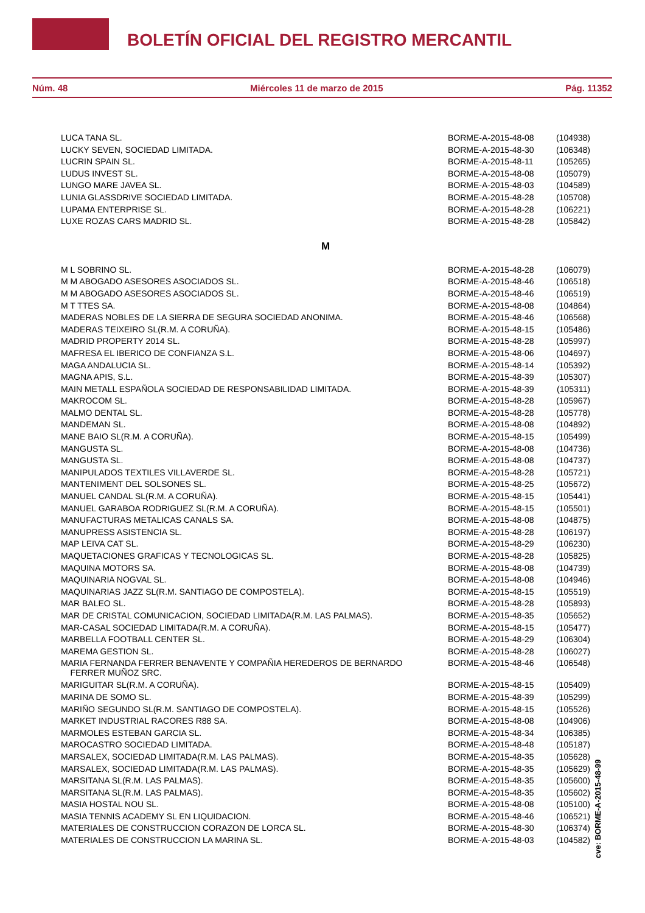BOLETÍN OFICIAL DEL REGISTRO MERCANTIL
Núm. 48 Miércoles 11 de marzo de 2015 Pág. 11352
| LUCA TANA SL. | BORME-A-2015-48-08 | (104938) |
| LUCKY SEVEN, SOCIEDAD LIMITADA. | BORME-A-2015-48-30 | (106348) |
| LUCRIN SPAIN SL. | BORME-A-2015-48-11 | (105265) |
| LUDUS INVEST SL. | BORME-A-2015-48-08 | (105079) |
| LUNGO MARE JAVEA SL. | BORME-A-2015-48-03 | (104589) |
| LUNIA GLASSDRIVE SOCIEDAD LIMITADA. | BORME-A-2015-48-28 | (105708) |
| LUPAMA ENTERPRISE SL. | BORME-A-2015-48-28 | (106221) |
| LUXE ROZAS CARS MADRID SL. | BORME-A-2015-48-28 | (105842) |
| M | | |
| M L SOBRINO SL. | BORME-A-2015-48-28 | (106079) |
| M M ABOGADO ASESORES ASOCIADOS SL. | BORME-A-2015-48-46 | (106518) |
| M M ABOGADO ASESORES ASOCIADOS SL. | BORME-A-2015-48-46 | (106519) |
| M T TTES SA. | BORME-A-2015-48-08 | (104864) |
| MADERAS NOBLES DE LA SIERRA DE SEGURA SOCIEDAD ANONIMA. | BORME-A-2015-48-46 | (106568) |
| MADERAS TEIXEIRO SL(R.M. A CORUÑA). | BORME-A-2015-48-15 | (105486) |
| MADRID PROPERTY 2014 SL. | BORME-A-2015-48-28 | (105997) |
| MAFRESA EL IBERICO DE CONFIANZA S.L. | BORME-A-2015-48-06 | (104697) |
| MAGA ANDALUCIA SL. | BORME-A-2015-48-14 | (105392) |
| MAGNA APIS, S.L. | BORME-A-2015-48-39 | (105307) |
| MAIN METALL ESPAÑOLA SOCIEDAD DE RESPONSABILIDAD LIMITADA. | BORME-A-2015-48-39 | (105311) |
| MAKROCOM SL. | BORME-A-2015-48-28 | (105967) |
| MALMO DENTAL SL. | BORME-A-2015-48-28 | (105778) |
| MANDEMAN SL. | BORME-A-2015-48-08 | (104892) |
| MANE BAIO SL(R.M. A CORUÑA). | BORME-A-2015-48-15 | (105499) |
| MANGUSTA SL. | BORME-A-2015-48-08 | (104736) |
| MANGUSTA SL. | BORME-A-2015-48-08 | (104737) |
| MANIPULADOS TEXTILES VILLAVERDE SL. | BORME-A-2015-48-28 | (105721) |
| MANTENIMENT DEL SOLSONES SL. | BORME-A-2015-48-25 | (105672) |
| MANUEL CANDAL SL(R.M. A CORUÑA). | BORME-A-2015-48-15 | (105441) |
| MANUEL GARABOA RODRIGUEZ SL(R.M. A CORUÑA). | BORME-A-2015-48-15 | (105501) |
| MANUFACTURAS METALICAS CANALS SA. | BORME-A-2015-48-08 | (104875) |
| MANUPRESS ASISTENCIA SL. | BORME-A-2015-48-28 | (106197) |
| MAP LEIVA CAT SL. | BORME-A-2015-48-29 | (106230) |
| MAQUETACIONES GRAFICAS Y TECNOLOGICAS SL. | BORME-A-2015-48-28 | (105825) |
| MAQUINA MOTORS SA. | BORME-A-2015-48-08 | (104739) |
| MAQUINARIA NOGVAL SL. | BORME-A-2015-48-08 | (104946) |
| MAQUINARIAS JAZZ SL(R.M. SANTIAGO DE COMPOSTELA). | BORME-A-2015-48-15 | (105519) |
| MAR BALEO SL. | BORME-A-2015-48-28 | (105893) |
| MAR DE CRISTAL COMUNICACION, SOCIEDAD LIMITADA(R.M. LAS PALMAS). | BORME-A-2015-48-35 | (105652) |
| MAR-CASAL SOCIEDAD LIMITADA(R.M. A CORUÑA). | BORME-A-2015-48-15 | (105477) |
| MARBELLA FOOTBALL CENTER SL. | BORME-A-2015-48-29 | (106304) |
| MAREMA GESTION SL. | BORME-A-2015-48-28 | (106027) |
| MARIA FERNANDA FERRER BENAVENTE Y COMPAÑIA HEREDEROS DE BERNARDO FERRER MUÑOZ SRC. | BORME-A-2015-48-46 | (106548) |
| MARIGUITAR SL(R.M. A CORUÑA). | BORME-A-2015-48-15 | (105409) |
| MARINA DE SOMO SL. | BORME-A-2015-48-39 | (105299) |
| MARIÑO SEGUNDO SL(R.M. SANTIAGO DE COMPOSTELA). | BORME-A-2015-48-15 | (105526) |
| MARKET INDUSTRIAL RACORES R88 SA. | BORME-A-2015-48-08 | (104906) |
| MARMOLES ESTEBAN GARCIA SL. | BORME-A-2015-48-34 | (106385) |
| MAROCASTRO SOCIEDAD LIMITADA. | BORME-A-2015-48-48 | (105187) |
| MARSALEX, SOCIEDAD LIMITADA(R.M. LAS PALMAS). | BORME-A-2015-48-35 | (105628) |
| MARSALEX, SOCIEDAD LIMITADA(R.M. LAS PALMAS). | BORME-A-2015-48-35 | (105629) |
| MARSITANA SL(R.M. LAS PALMAS). | BORME-A-2015-48-35 | (105600) |
| MARSITANA SL(R.M. LAS PALMAS). | BORME-A-2015-48-35 | (105602) |
| MASIA HOSTAL NOU SL. | BORME-A-2015-48-08 | (105100) |
| MASIA TENNIS ACADEMY SL EN LIQUIDACION. | BORME-A-2015-48-46 | (106521) |
| MATERIALES DE CONSTRUCCION CORAZON DE LORCA SL. | BORME-A-2015-48-30 | (106374) |
| MATERIALES DE CONSTRUCCION LA MARINA SL. | BORME-A-2015-48-03 | (104582) |
cve: BORME-A-2015-48-99